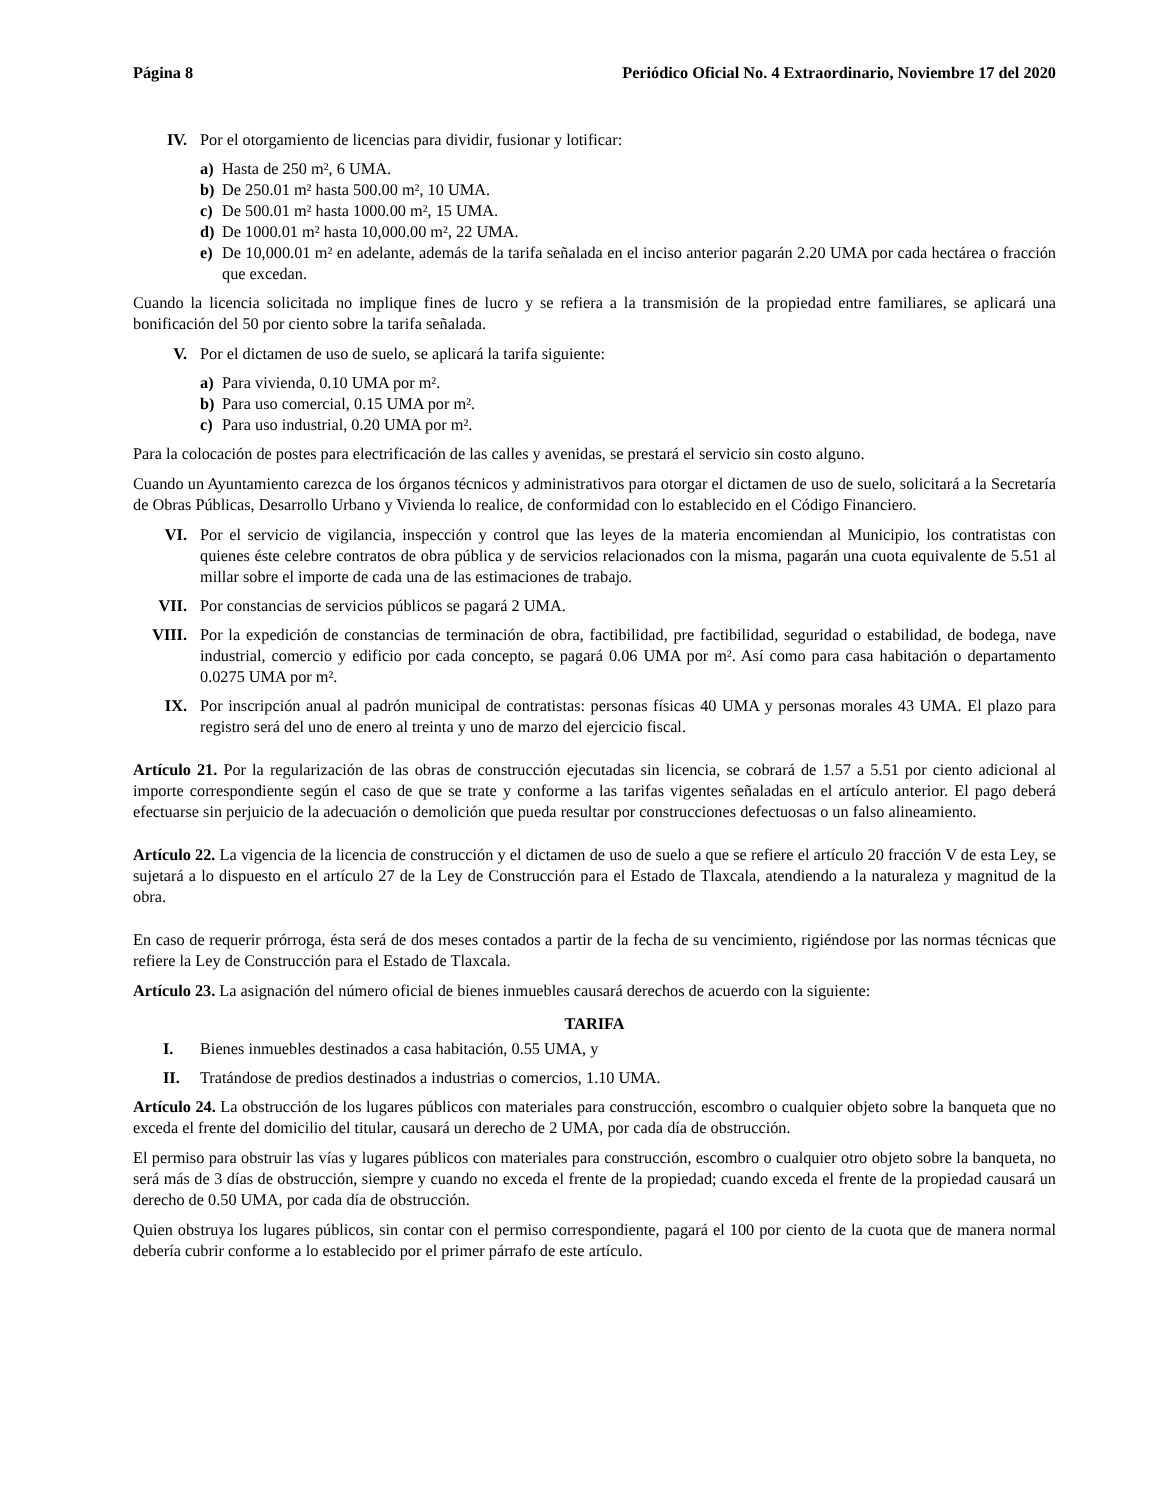Página 8 Periódico Oficial No. 4 Extraordinario, Noviembre 17 del 2020
IV. Por el otorgamiento de licencias para dividir, fusionar y lotificar:
a) Hasta de 250 m², 6 UMA.
b) De 250.01 m² hasta 500.00 m², 10 UMA.
c) De 500.01 m² hasta 1000.00 m², 15 UMA.
d) De 1000.01 m² hasta 10,000.00 m², 22 UMA.
e) De 10,000.01 m² en adelante, además de la tarifa señalada en el inciso anterior pagarán 2.20 UMA por cada hectárea o fracción que excedan.
Cuando la licencia solicitada no implique fines de lucro y se refiera a la transmisión de la propiedad entre familiares, se aplicará una bonificación del 50 por ciento sobre la tarifa señalada.
V. Por el dictamen de uso de suelo, se aplicará la tarifa siguiente:
a) Para vivienda, 0.10 UMA por m².
b) Para uso comercial, 0.15 UMA por m².
c) Para uso industrial, 0.20 UMA por m².
Para la colocación de postes para electrificación de las calles y avenidas, se prestará el servicio sin costo alguno.
Cuando un Ayuntamiento carezca de los órganos técnicos y administrativos para otorgar el dictamen de uso de suelo, solicitará a la Secretaría de Obras Públicas, Desarrollo Urbano y Vivienda lo realice, de conformidad con lo establecido en el Código Financiero.
VI. Por el servicio de vigilancia, inspección y control que las leyes de la materia encomiendan al Municipio, los contratistas con quienes éste celebre contratos de obra pública y de servicios relacionados con la misma, pagarán una cuota equivalente de 5.51 al millar sobre el importe de cada una de las estimaciones de trabajo.
VII. Por constancias de servicios públicos se pagará 2 UMA.
VIII. Por la expedición de constancias de terminación de obra, factibilidad, pre factibilidad, seguridad o estabilidad, de bodega, nave industrial, comercio y edificio por cada concepto, se pagará 0.06 UMA por m². Así como para casa habitación o departamento 0.0275 UMA por m².
IX. Por inscripción anual al padrón municipal de contratistas: personas físicas 40 UMA y personas morales 43 UMA. El plazo para registro será del uno de enero al treinta y uno de marzo del ejercicio fiscal.
Artículo 21. Por la regularización de las obras de construcción ejecutadas sin licencia, se cobrará de 1.57 a 5.51 por ciento adicional al importe correspondiente según el caso de que se trate y conforme a las tarifas vigentes señaladas en el artículo anterior. El pago deberá efectuarse sin perjuicio de la adecuación o demolición que pueda resultar por construcciones defectuosas o un falso alineamiento.
Artículo 22. La vigencia de la licencia de construcción y el dictamen de uso de suelo a que se refiere el artículo 20 fracción V de esta Ley, se sujetará a lo dispuesto en el artículo 27 de la Ley de Construcción para el Estado de Tlaxcala, atendiendo a la naturaleza y magnitud de la obra.
En caso de requerir prórroga, ésta será de dos meses contados a partir de la fecha de su vencimiento, rigiéndose por las normas técnicas que refiere la Ley de Construcción para el Estado de Tlaxcala.
Artículo 23. La asignación del número oficial de bienes inmuebles causará derechos de acuerdo con la siguiente:
TARIFA
I. Bienes inmuebles destinados a casa habitación, 0.55 UMA, y
II. Tratándose de predios destinados a industrias o comercios, 1.10 UMA.
Artículo 24. La obstrucción de los lugares públicos con materiales para construcción, escombro o cualquier objeto sobre la banqueta que no exceda el frente del domicilio del titular, causará un derecho de 2 UMA, por cada día de obstrucción.
El permiso para obstruir las vías y lugares públicos con materiales para construcción, escombro o cualquier otro objeto sobre la banqueta, no será más de 3 días de obstrucción, siempre y cuando no exceda el frente de la propiedad; cuando exceda el frente de la propiedad causará un derecho de 0.50 UMA, por cada día de obstrucción.
Quien obstruya los lugares públicos, sin contar con el permiso correspondiente, pagará el 100 por ciento de la cuota que de manera normal debería cubrir conforme a lo establecido por el primer párrafo de este artículo.